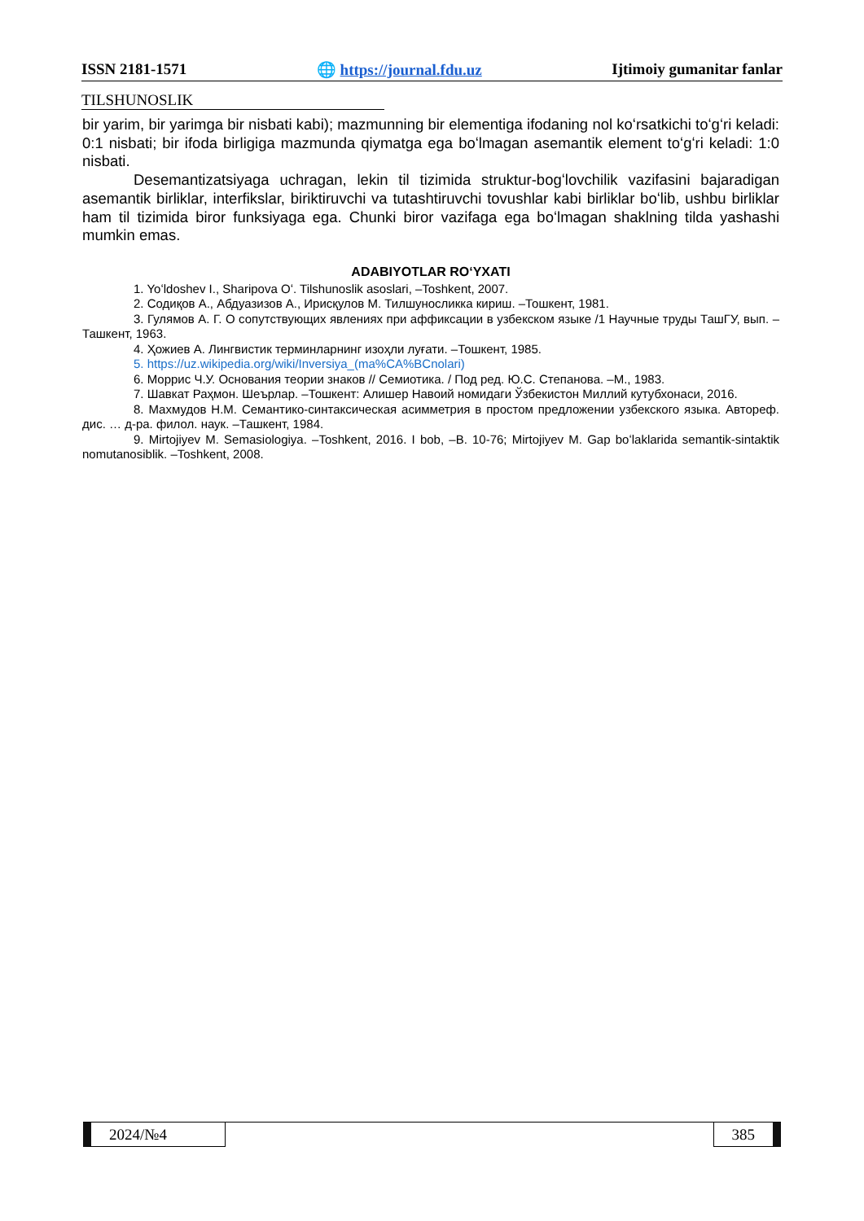ISSN 2181-1571 🌐 https://journal.fdu.uz Ijtimoiy gumanitar fanlar
TILSHUNOSLIK
bir yarim, bir yarimga bir nisbati kabi); mazmunning bir elementiga ifodaning nol koʻrsatkichi toʻgʻri keladi: 0:1 nisbati; bir ifoda birligiga mazmunda qiymatga ega boʻlmagan asemantik element toʻgʻri keladi: 1:0 nisbati.
Desemantizatsiyaga uchragan, lekin til tizimida struktur-bogʻlovchilik vazifasini bajaradigan asemantik birliklar, interfikslar, biriktiruvchi va tutashtiruvchi tovushlar kabi birliklar boʻlib, ushbu birliklar ham til tizimida biror funksiyaga ega. Chunki biror vazifaga ega boʻlmagan shaklning tilda yashashi mumkin emas.
ADABIYOTLAR ROʻYXATI
1. Yoʻldoshev I., Sharipova Oʻ. Tilshunoslik asoslari, –Toshkent, 2007.
2. Содиқов А., Абдуазизов А., Ирисқулов М. Тилшуносликка кириш. –Тошкент, 1981.
3. Гулямов А. Г. О сопутствующих явлениях при аффиксации в узбекском языке /1 Научные труды ТашГУ, вып. –Ташкент, 1963.
4. Ҳожиев А. Лингвистик терминларнинг изоҳли луғати. –Тошкент, 1985.
5. https://uz.wikipedia.org/wiki/Inversiya_(ma%CA%BCnolari)
6. Моррис Ч.У. Основания теории знаков // Семиотика. / Под ред. Ю.С. Степанова. –М., 1983.
7. Шавкат Раҳмон. Шеърлар. –Тошкент: Алишер Навоий номидаги Ўзбекистон Миллий кутубхонаси, 2016.
8. Махмудов Н.М. Семантико-синтаксическая асимметрия в простом предложении узбекского языка. Автореф. дис. … д-ра. филол. наук. –Ташкент, 1984.
9. Mirtojiyev M. Semasiologiya. –Toshkent, 2016. I bob, –B. 10-76; Mirtojiyev M. Gap boʻlaklarida semantik-sintaktik nomutanosiblik. –Toshkent, 2008.
2024/№4 385